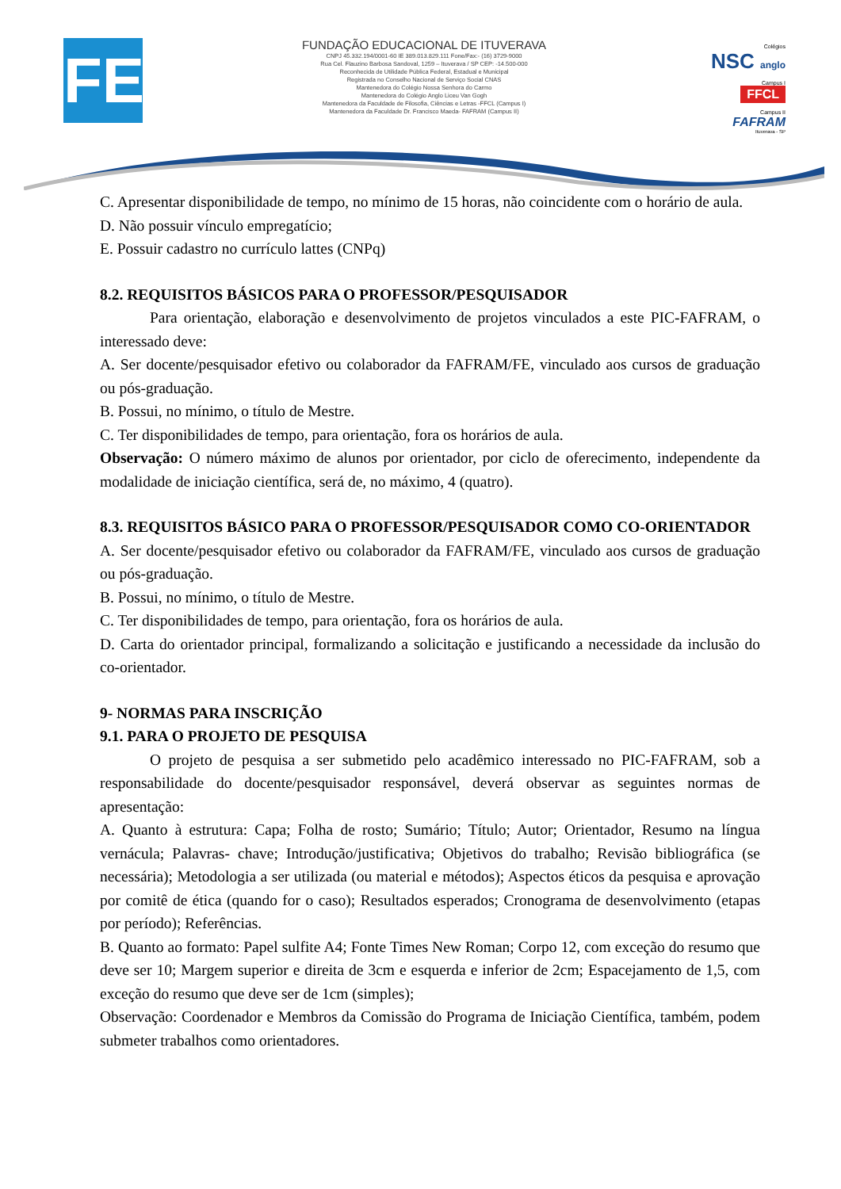FE
FUNDAÇÃO EDUCACIONAL DE ITUVERAVA
CNPJ 45.332.194/0001-60 IE 389.013.829.111 Fone/Fax:- (16) 3729-9000
Rua Cel. Flauzino Barbosa Sandoval, 1259 – Ituverava / SP CEP: -14.500-000
Reconhecida de Utilidade Pública Federal, Estadual e Municipal
Registrada no Conselho Nacional de Serviço Social CNAS
Mantenedora do Colégio Nossa Senhora do Carmo
Mantenedora do Colégio Anglo Liceu Van Gogh
Mantenedora da Faculdade de Filosofia, Ciências e Letras -FFCL (Campus I)
Mantenedora da Faculdade Dr. Francisco Maeda- FAFRAM (Campus II)
Colégios
NSC anglo
Campus I
FFCL
Campus II
FAFRAM
Ituverava - SP
C. Apresentar disponibilidade de tempo, no mínimo de 15 horas, não coincidente com o horário de aula.
D. Não possuir vínculo empregatício;
E. Possuir cadastro no currículo lattes (CNPq)
8.2. REQUISITOS BÁSICOS PARA O PROFESSOR/PESQUISADOR
Para orientação, elaboração e desenvolvimento de projetos vinculados a este PIC-FAFRAM, o interessado deve:
A. Ser docente/pesquisador efetivo ou colaborador da FAFRAM/FE, vinculado aos cursos de graduação ou pós-graduação.
B. Possui, no mínimo, o título de Mestre.
C. Ter disponibilidades de tempo, para orientação, fora os horários de aula.
Observação: O número máximo de alunos por orientador, por ciclo de oferecimento, independente da modalidade de iniciação científica, será de, no máximo, 4 (quatro).
8.3. REQUISITOS BÁSICO PARA O PROFESSOR/PESQUISADOR COMO CO-ORIENTADOR
A. Ser docente/pesquisador efetivo ou colaborador da FAFRAM/FE, vinculado aos cursos de graduação ou pós-graduação.
B. Possui, no mínimo, o título de Mestre.
C. Ter disponibilidades de tempo, para orientação, fora os horários de aula.
D. Carta do orientador principal, formalizando a solicitação e justificando a necessidade da inclusão do co-orientador.
9- NORMAS PARA INSCRIÇÃO
9.1. PARA O PROJETO DE PESQUISA
O projeto de pesquisa a ser submetido pelo acadêmico interessado no PIC-FAFRAM, sob a responsabilidade do docente/pesquisador responsável, deverá observar as seguintes normas de apresentação:
A. Quanto à estrutura: Capa; Folha de rosto; Sumário; Título; Autor; Orientador, Resumo na língua vernácula; Palavras- chave; Introdução/justificativa; Objetivos do trabalho; Revisão bibliográfica (se necessária); Metodologia a ser utilizada (ou material e métodos); Aspectos éticos da pesquisa e aprovação por comitê de ética (quando for o caso); Resultados esperados; Cronograma de desenvolvimento (etapas por período); Referências.
B. Quanto ao formato: Papel sulfite A4; Fonte Times New Roman; Corpo 12, com exceção do resumo que deve ser 10; Margem superior e direita de 3cm e esquerda e inferior de 2cm; Espacejamento de 1,5, com exceção do resumo que deve ser de 1cm (simples);
Observação: Coordenador e Membros da Comissão do Programa de Iniciação Científica, também, podem submeter trabalhos como orientadores.